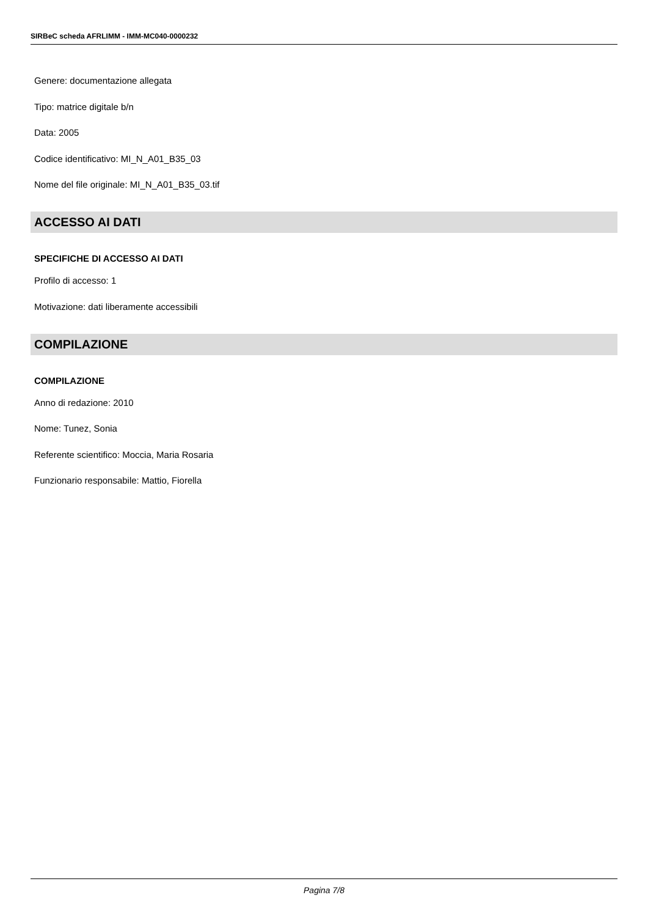SIRBeC scheda AFRLIMM - IMM-MC040-0000232
Genere: documentazione allegata
Tipo: matrice digitale b/n
Data: 2005
Codice identificativo: MI_N_A01_B35_03
Nome del file originale: MI_N_A01_B35_03.tif
ACCESSO AI DATI
SPECIFICHE DI ACCESSO AI DATI
Profilo di accesso: 1
Motivazione: dati liberamente accessibili
COMPILAZIONE
COMPILAZIONE
Anno di redazione: 2010
Nome: Tunez, Sonia
Referente scientifico: Moccia, Maria Rosaria
Funzionario responsabile: Mattio, Fiorella
Pagina 7/8